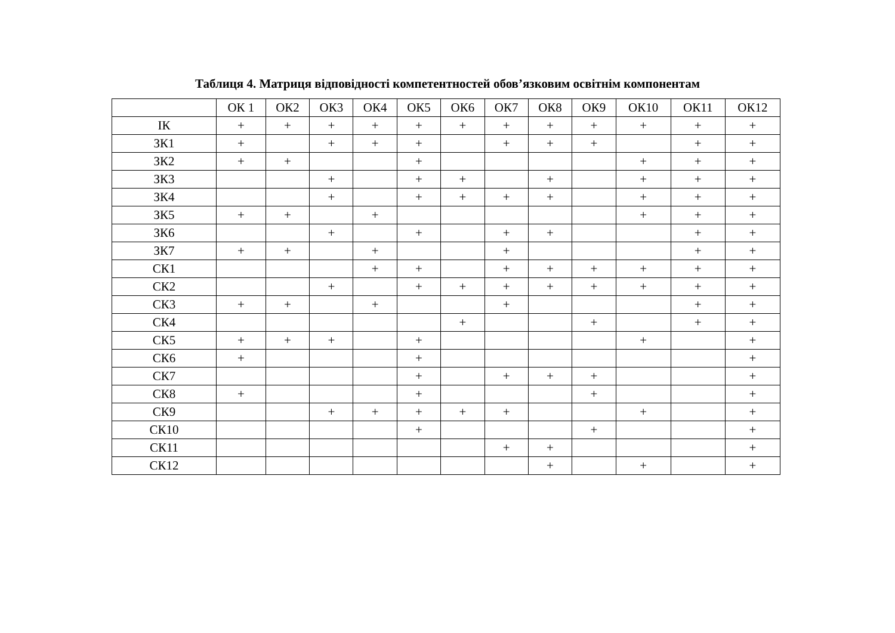Таблиця 4. Матриця відповідності компетентностей обов’язковим освітнім компонентам
| | ОК 1 | ОК2 | ОК3 | ОК4 | ОК5 | ОК6 | ОК7 | ОК8 | ОК9 | ОК10 | ОК11 | ОК12 |
| --- | --- | --- | --- | --- | --- | --- | --- | --- | --- | --- | --- | --- |
| ІК | + | + | + | + | + | + | + | + | + | + | + | + |
| ЗК1 | + | | + | + | + | | + | + | + | | + | + |
| ЗК2 | + | + | | | + | | | | | + | + | + |
| ЗК3 | | | + | | + | + | | + | | + | + | + |
| ЗК4 | | | + | | + | + | + | + | | + | + | + |
| ЗК5 | + | + | | + | | | | | | + | + | + |
| ЗК6 | | | + | | + | | + | + | | | + | + |
| ЗК7 | + | + | | + | | | + | | | | + | + |
| СК1 | | | | + | + | | + | + | + | + | + | + |
| СК2 | | | + | | + | + | + | + | + | + | + | + |
| СК3 | + | + | | + | | | + | | | | + | + |
| СК4 | | | | | | + | | | + | | + | + |
| СК5 | + | + | + | | + | | | | | + | | + |
| СК6 | + | | | | + | | | | | | | + |
| СК7 | | | | | + | | + | + | + | | | + |
| СК8 | + | | | | + | | | | + | | | + |
| СК9 | | | + | + | + | + | + | | | + | | + |
| СК10 | | | | | + | | | | + | | | + |
| СК11 | | | | | | | + | + | | | | + |
| СК12 | | | | | | | | + | | + | | + |